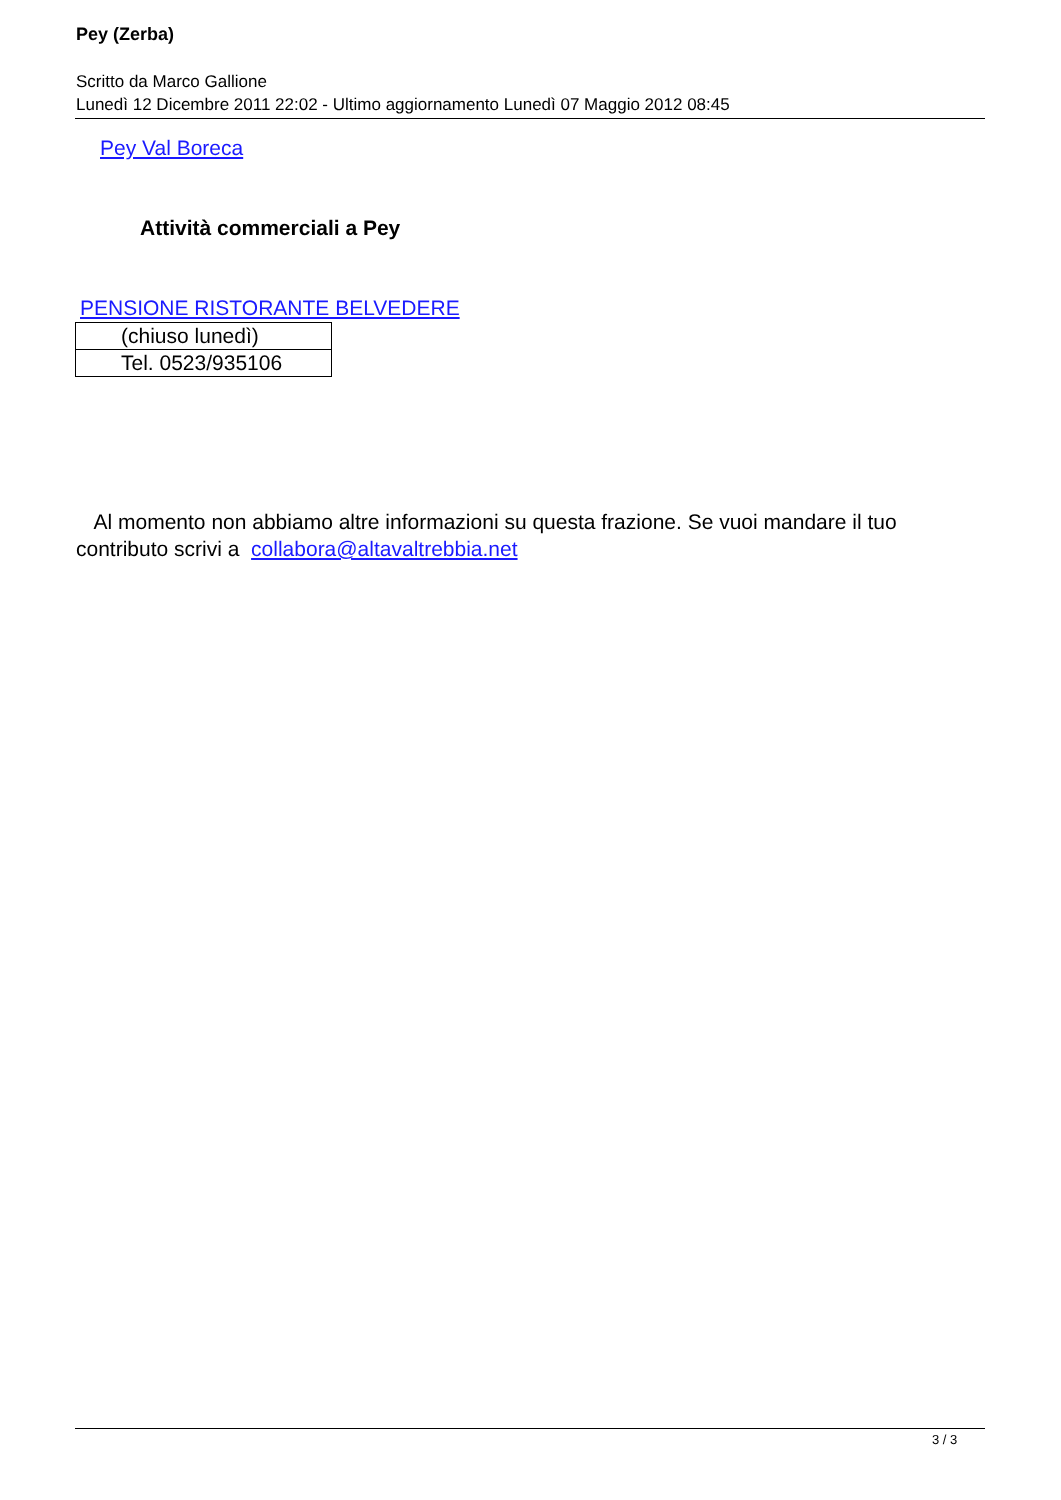Pey (Zerba)
Scritto da Marco Gallione
Lunedì 12 Dicembre 2011 22:02 - Ultimo aggiornamento Lunedì 07 Maggio 2012 08:45
Pey Val Boreca
Attività commerciali a Pey
PENSIONE RISTORANTE BELVEDERE
| (chiuso lunedì) |
| Tel. 0523/935106 |
Al momento non abbiamo altre informazioni su questa frazione. Se vuoi mandare il tuo contributo scrivi a collabora@altavaltrebbia.net
3 / 3